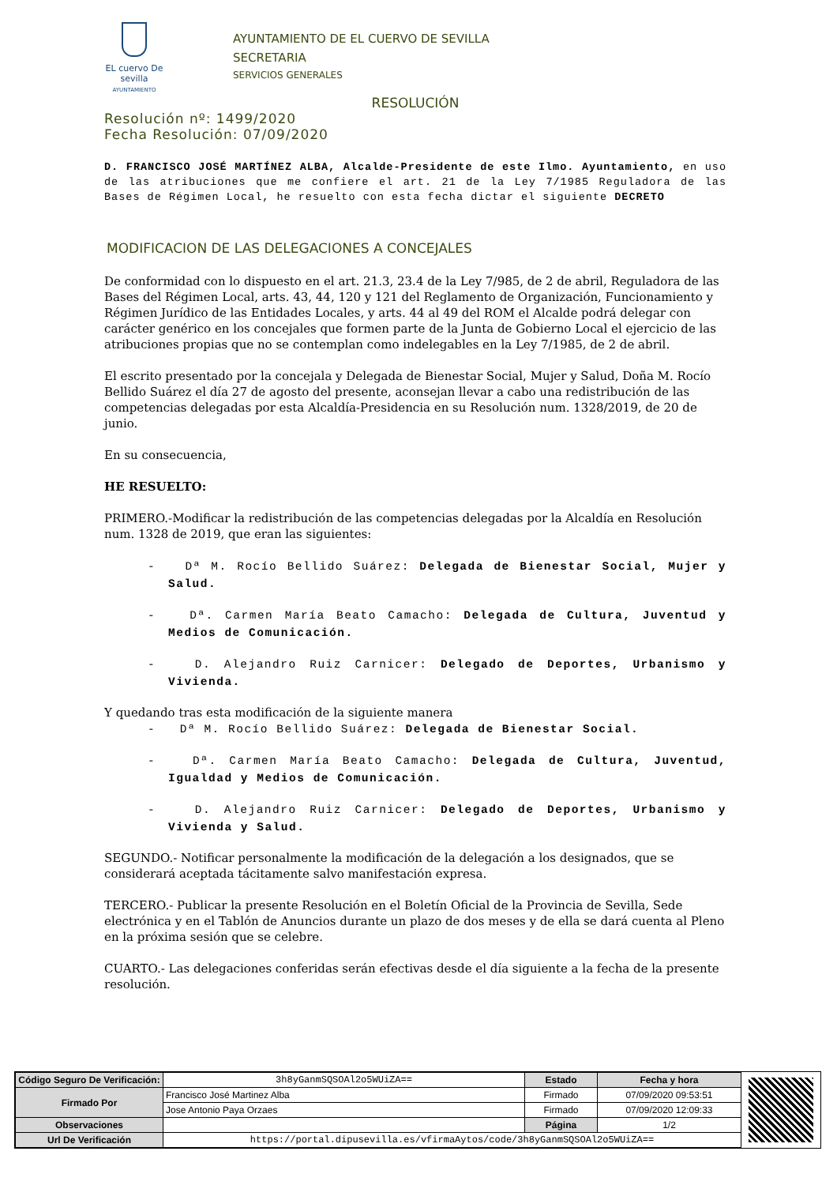EL cuervo De sevilla
AYUNTAMIENTO
AYUNTAMIENTO DE EL CUERVO DE SEVILLA
SECRETARIA
SERVICIOS GENERALES
RESOLUCIÓN
Resolución nº: 1499/2020
Fecha Resolución: 07/09/2020
D. FRANCISCO JOSÉ MARTÍNEZ ALBA, Alcalde-Presidente de este Ilmo. Ayuntamiento, en uso de las atribuciones que me confiere el art. 21 de la Ley 7/1985 Reguladora de las Bases de Régimen Local, he resuelto con esta fecha dictar el siguiente DECRETO
MODIFICACION DE LAS DELEGACIONES A CONCEJALES
De conformidad con lo dispuesto en el art. 21.3, 23.4 de la Ley 7/985, de 2 de abril, Reguladora de las Bases del Régimen Local, arts. 43, 44, 120 y 121 del Reglamento de Organización, Funcionamiento y Régimen Jurídico de las Entidades Locales, y arts. 44 al 49 del ROM el Alcalde podrá delegar con carácter genérico en los concejales que formen parte de la Junta de Gobierno Local el ejercicio de las atribuciones propias que no se contemplan como indelegables en la Ley 7/1985, de 2 de abril.
El escrito presentado por la concejala y Delegada de Bienestar Social, Mujer y Salud, Doña M. Rocío Bellido Suárez el día 27 de agosto del presente, aconsejan llevar a cabo una redistribución de las competencias delegadas por esta Alcaldía-Presidencia en su Resolución num. 1328/2019, de 20 de junio.
En su consecuencia,
HE RESUELTO:
PRIMERO.-Modificar la redistribución de las competencias delegadas por la Alcaldía en Resolución num. 1328 de 2019, que eran las siguientes:
- Dª M. Rocío Bellido Suárez: Delegada de Bienestar Social, Mujer y Salud.
- Dª. Carmen María Beato Camacho: Delegada de Cultura, Juventud y Medios de Comunicación.
- D. Alejandro Ruiz Carnicer: Delegado de Deportes, Urbanismo y Vivienda.
Y quedando tras esta modificación de la siguiente manera
- Dª M. Rocío Bellido Suárez: Delegada de Bienestar Social.
- Dª. Carmen María Beato Camacho: Delegada de Cultura, Juventud, Igualdad y Medios de Comunicación.
- D. Alejandro Ruiz Carnicer: Delegado de Deportes, Urbanismo y Vivienda y Salud.
SEGUNDO.- Notificar personalmente la modificación de la delegación a los designados, que se considerará aceptada tácitamente salvo manifestación expresa.
TERCERO.- Publicar la presente Resolución en el Boletín Oficial de la Provincia de Sevilla, Sede electrónica y en el Tablón de Anuncios durante un plazo de dos meses y de ella se dará cuenta al Pleno en la próxima sesión que se celebre.
CUARTO.- Las delegaciones conferidas serán efectivas desde el día siguiente a la fecha de la presente resolución.
| Código Seguro De Verificación: | 3h8yGanmSQSOAl2o5WUiZA== | Estado | Fecha y hora |
| Firmado Por | Francisco José Martinez Alba | Firmado | 07/09/2020 09:53:51 |
| | Jose Antonio Paya Orzaes | Firmado | 07/09/2020 12:09:33 |
| Observaciones | | Página | 1/2 |
| Url De Verificación | https://portal.dipusevilla.es/vfirmaAytos/code/3h8yGanmSQSOAl2o5WUiZA== | | |